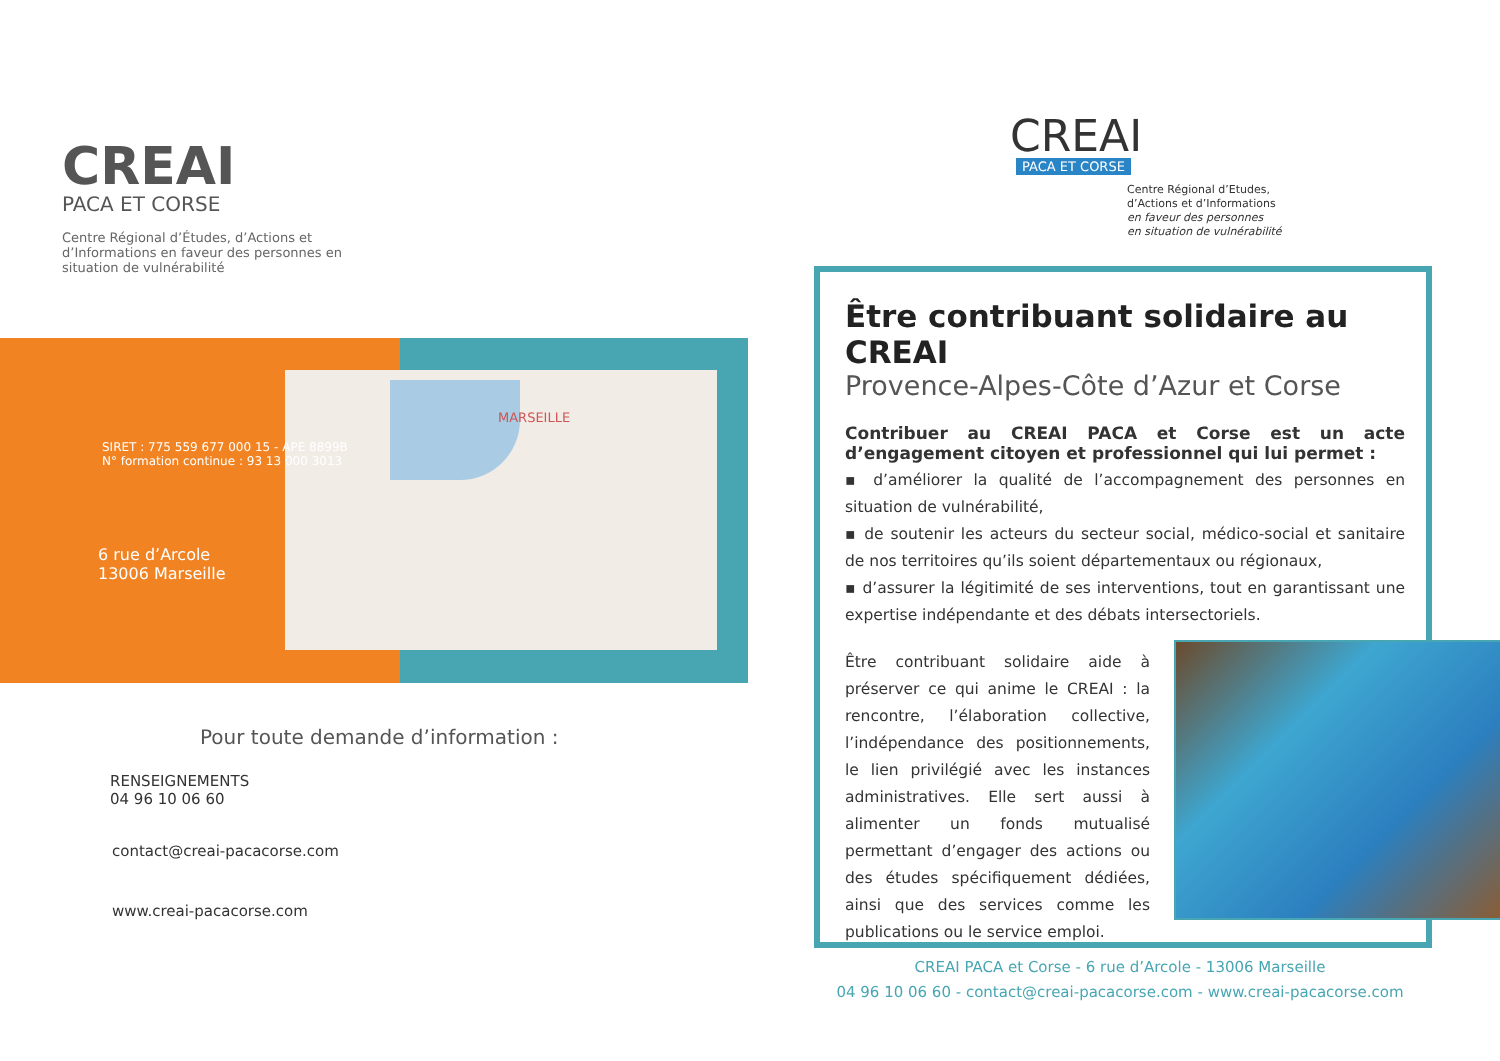CREAI
PACA ET CORSE
Centre Régional d’Études, d’Actions et d’Informations en faveur des personnes en situation de vulnérabilité
SIRET : 775 559 677 000 15 - APE 8899B
N° formation continue : 93 13 000 3013
6 rue d’Arcole
13006 Marseille
MARSEILLE
Pour toute demande d’information :
RENSEIGNEMENTS
04 96 10 06 60
contact@creai-pacacorse.com
www.creai-pacacorse.com
CREAI
PACA ET CORSE
Centre Régional d’Etudes,
d’Actions et d’Informations
en faveur des personnes
en situation de vulnérabilité
Être contribuant solidaire au CREAI
Provence-Alpes-Côte d’Azur et Corse
Contribuer au CREAI PACA et Corse est un acte d’engagement citoyen et professionnel qui lui permet :
▪ d’améliorer la qualité de l’accompagnement des personnes en situation de vulnérabilité,
▪ de soutenir les acteurs du secteur social, médico-social et sanitaire de nos territoires qu’ils soient départementaux ou régionaux,
▪ d’assurer la légitimité de ses interventions, tout en garantissant une expertise indépendante et des débats intersectoriels.
Être contribuant solidaire aide à préserver ce qui anime le CREAI : la rencontre, l’élaboration collective, l’indépendance des positionnements, le lien privilégié avec les instances administratives. Elle sert aussi à alimenter un fonds mutualisé permettant d’engager des actions ou des études spécifiquement dédiées, ainsi que des services comme les publications ou le service emploi.
CREAI PACA et Corse - 6 rue d’Arcole - 13006 Marseille
04 96 10 06 60 - contact@creai-pacacorse.com - www.creai-pacacorse.com